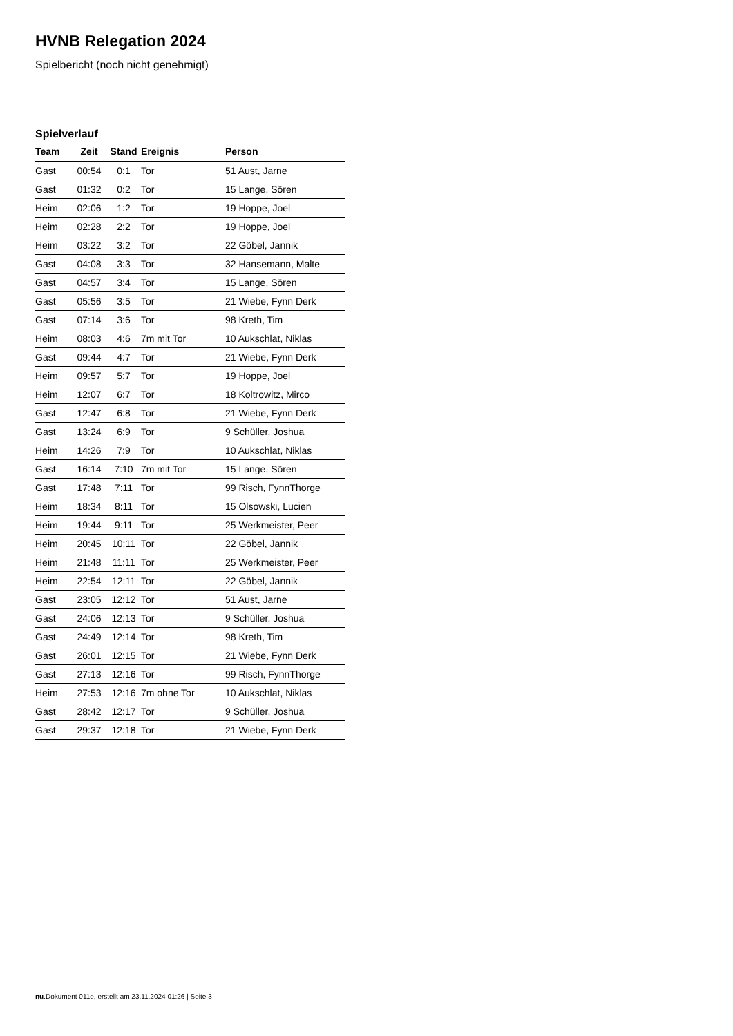HVNB Relegation 2024
Spielbericht (noch nicht genehmigt)
Spielverlauf
| Team | Zeit | Stand | Ereignis | Person |
| --- | --- | --- | --- | --- |
| Gast | 00:54 | 0:1 | Tor | 51 Aust, Jarne |
| Gast | 01:32 | 0:2 | Tor | 15 Lange, Sören |
| Heim | 02:06 | 1:2 | Tor | 19 Hoppe, Joel |
| Heim | 02:28 | 2:2 | Tor | 19 Hoppe, Joel |
| Heim | 03:22 | 3:2 | Tor | 22 Göbel, Jannik |
| Gast | 04:08 | 3:3 | Tor | 32 Hansemann, Malte |
| Gast | 04:57 | 3:4 | Tor | 15 Lange, Sören |
| Gast | 05:56 | 3:5 | Tor | 21 Wiebe, Fynn Derk |
| Gast | 07:14 | 3:6 | Tor | 98 Kreth, Tim |
| Heim | 08:03 | 4:6 | 7m mit Tor | 10 Aukschlat, Niklas |
| Gast | 09:44 | 4:7 | Tor | 21 Wiebe, Fynn Derk |
| Heim | 09:57 | 5:7 | Tor | 19 Hoppe, Joel |
| Heim | 12:07 | 6:7 | Tor | 18 Koltrowitz, Mirco |
| Gast | 12:47 | 6:8 | Tor | 21 Wiebe, Fynn Derk |
| Gast | 13:24 | 6:9 | Tor | 9 Schüller, Joshua |
| Heim | 14:26 | 7:9 | Tor | 10 Aukschlat, Niklas |
| Gast | 16:14 | 7:10 | 7m mit Tor | 15 Lange, Sören |
| Gast | 17:48 | 7:11 | Tor | 99 Risch, FynnThorge |
| Heim | 18:34 | 8:11 | Tor | 15 Olsowski, Lucien |
| Heim | 19:44 | 9:11 | Tor | 25 Werkmeister, Peer |
| Heim | 20:45 | 10:11 | Tor | 22 Göbel, Jannik |
| Heim | 21:48 | 11:11 | Tor | 25 Werkmeister, Peer |
| Heim | 22:54 | 12:11 | Tor | 22 Göbel, Jannik |
| Gast | 23:05 | 12:12 | Tor | 51 Aust, Jarne |
| Gast | 24:06 | 12:13 | Tor | 9 Schüller, Joshua |
| Gast | 24:49 | 12:14 | Tor | 98 Kreth, Tim |
| Gast | 26:01 | 12:15 | Tor | 21 Wiebe, Fynn Derk |
| Gast | 27:13 | 12:16 | Tor | 99 Risch, FynnThorge |
| Heim | 27:53 | 12:16 | 7m ohne Tor | 10 Aukschlat, Niklas |
| Gast | 28:42 | 12:17 | Tor | 9 Schüller, Joshua |
| Gast | 29:37 | 12:18 | Tor | 21 Wiebe, Fynn Derk |
nu.Dokument 011e, erstellt am 23.11.2024 01:26 | Seite 3